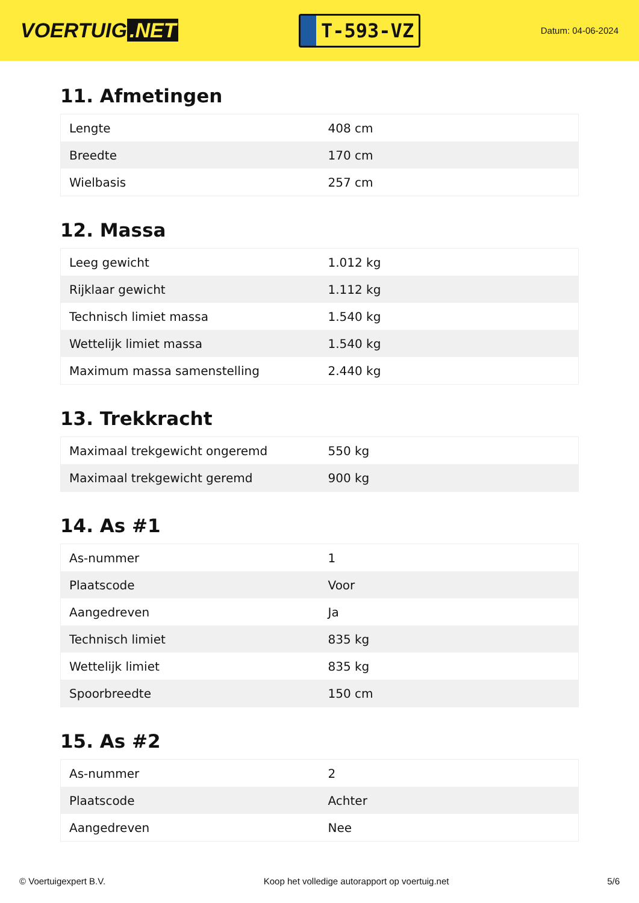VOERTUIG.NET
T-593-VZ
Datum: 04-06-2024
11. Afmetingen
| Lengte | 408 cm |
| Breedte | 170 cm |
| Wielbasis | 257 cm |
12. Massa
| Leeg gewicht | 1.012 kg |
| Rijklaar gewicht | 1.112 kg |
| Technisch limiet massa | 1.540 kg |
| Wettelijk limiet massa | 1.540 kg |
| Maximum massa samenstelling | 2.440 kg |
13. Trekkracht
| Maximaal trekgewicht ongeremd | 550 kg |
| Maximaal trekgewicht geremd | 900 kg |
14. As #1
| As-nummer | 1 |
| Plaatscode | Voor |
| Aangedreven | Ja |
| Technisch limiet | 835 kg |
| Wettelijk limiet | 835 kg |
| Spoorbreedte | 150 cm |
15. As #2
| As-nummer | 2 |
| Plaatscode | Achter |
| Aangedreven | Nee |
© Voertuigexpert B.V. Koop het volledige autorapport op voertuig.net 5/6